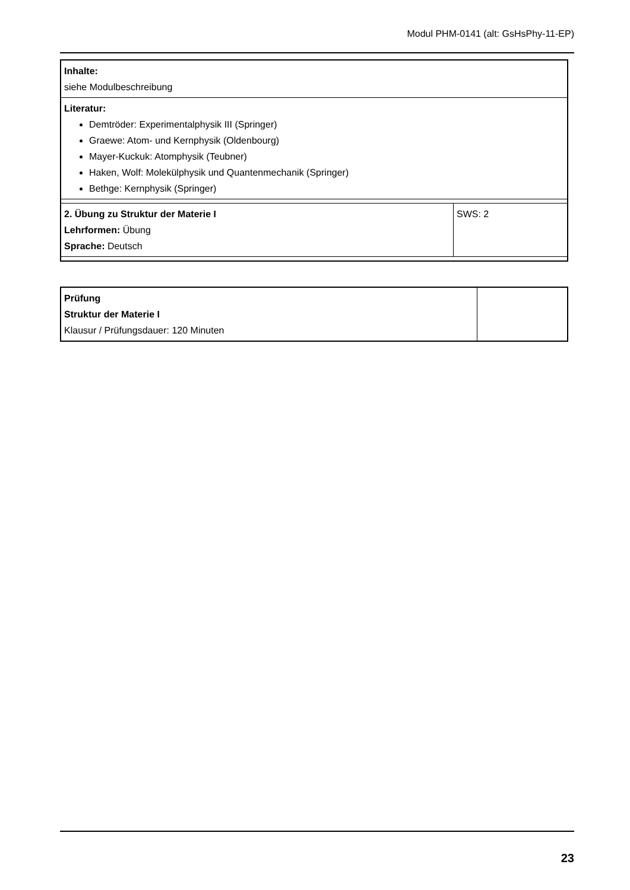Modul PHM-0141 (alt: GsHsPhy-11-EP)
| Inhalte: siehe Modulbeschreibung | |
| Literatur: Demtröder: Experimentalphysik III (Springer) Graewe: Atom- und Kernphysik (Oldenbourg) Mayer-Kuckuk: Atomphysik (Teubner) Haken, Wolf: Molekülphysik und Quantenmechanik (Springer) Bethge: Kernphysik (Springer) | |
| 2. Übung zu Struktur der Materie I Lehrformen: Übung Sprache: Deutsch | SWS: 2 |
| Prüfung Struktur der Materie I Klausur / Prüfungsdauer: 120 Minuten | |
23